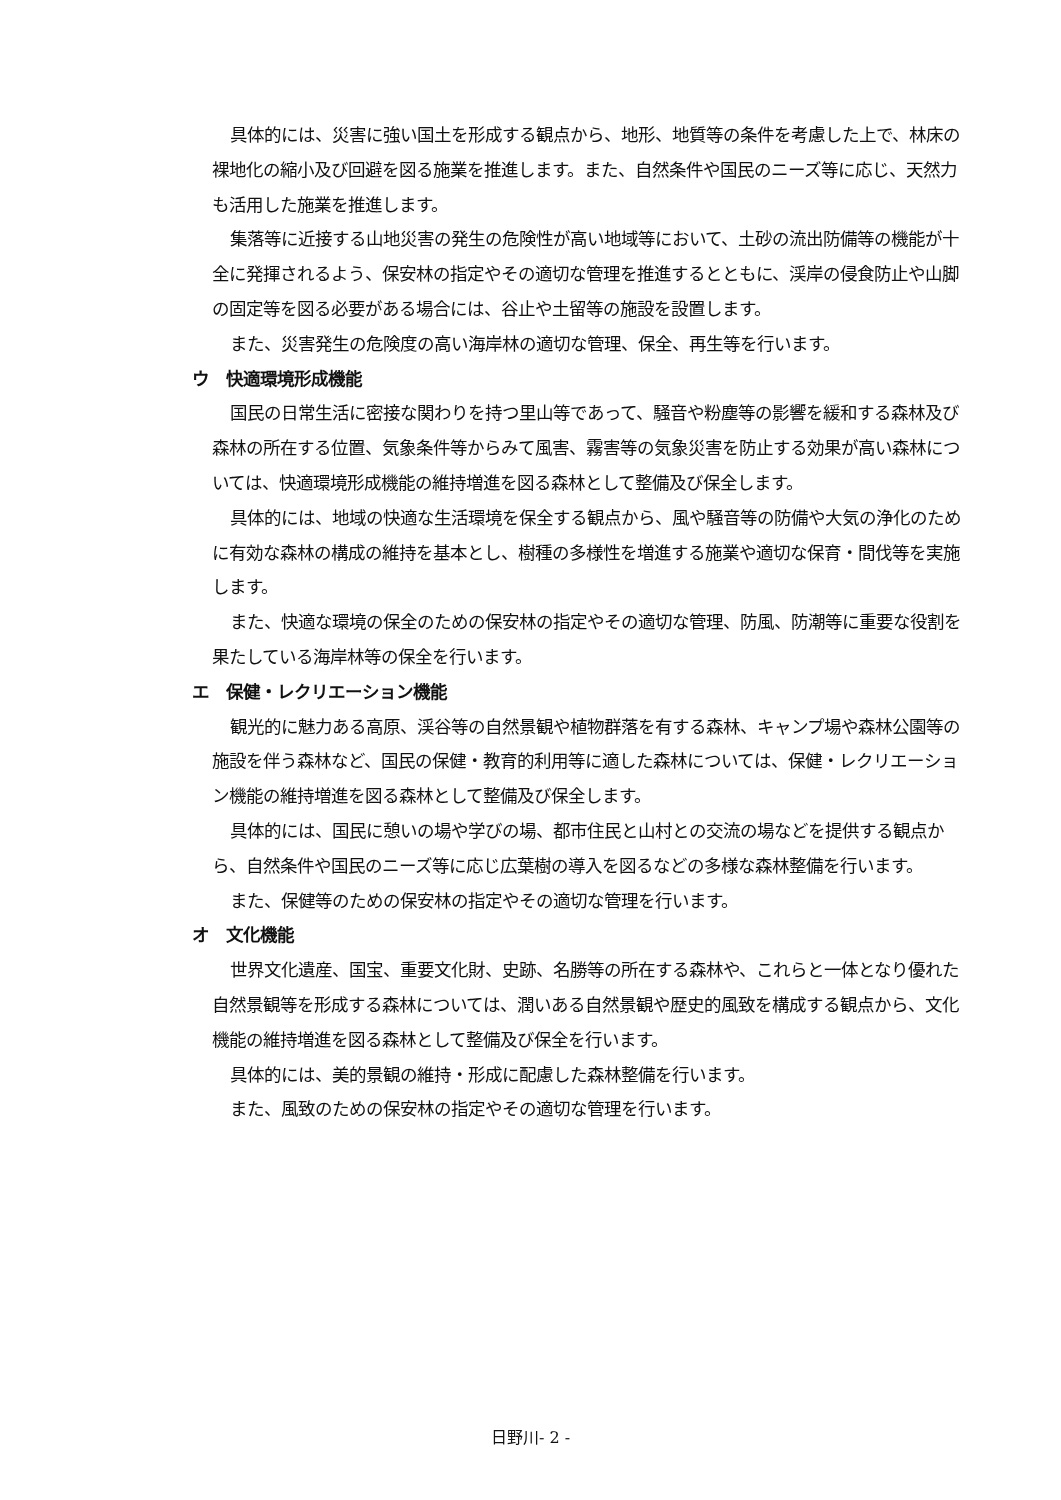具体的には、災害に強い国土を形成する観点から、地形、地質等の条件を考慮した上で、林床の裸地化の縮小及び回避を図る施業を推進します。また、自然条件や国民のニーズ等に応じ、天然力も活用した施業を推進します。
集落等に近接する山地災害の発生の危険性が高い地域等において、土砂の流出防備等の機能が十全に発揮されるよう、保安林の指定やその適切な管理を推進するとともに、渓岸の侵食防止や山脚の固定等を図る必要がある場合には、谷止や土留等の施設を設置します。
また、災害発生の危険度の高い海岸林の適切な管理、保全、再生等を行います。
ウ　快適環境形成機能
国民の日常生活に密接な関わりを持つ里山等であって、騒音や粉塵等の影響を緩和する森林及び森林の所在する位置、気象条件等からみて風害、霧害等の気象災害を防止する効果が高い森林については、快適環境形成機能の維持増進を図る森林として整備及び保全します。
具体的には、地域の快適な生活環境を保全する観点から、風や騒音等の防備や大気の浄化のために有効な森林の構成の維持を基本とし、樹種の多様性を増進する施業や適切な保育・間伐等を実施します。
また、快適な環境の保全のための保安林の指定やその適切な管理、防風、防潮等に重要な役割を果たしている海岸林等の保全を行います。
エ　保健・レクリエーション機能
観光的に魅力ある高原、渓谷等の自然景観や植物群落を有する森林、キャンプ場や森林公園等の施設を伴う森林など、国民の保健・教育的利用等に適した森林については、保健・レクリエーション機能の維持増進を図る森林として整備及び保全します。
具体的には、国民に憩いの場や学びの場、都市住民と山村との交流の場などを提供する観点から、自然条件や国民のニーズ等に応じ広葉樹の導入を図るなどの多様な森林整備を行います。
また、保健等のための保安林の指定やその適切な管理を行います。
オ　文化機能
世界文化遺産、国宝、重要文化財、史跡、名勝等の所在する森林や、これらと一体となり優れた自然景観等を形成する森林については、潤いある自然景観や歴史的風致を構成する観点から、文化機能の維持増進を図る森林として整備及び保全を行います。
具体的には、美的景観の維持・形成に配慮した森林整備を行います。
また、風致のための保安林の指定やその適切な管理を行います。
日野川- 2 -